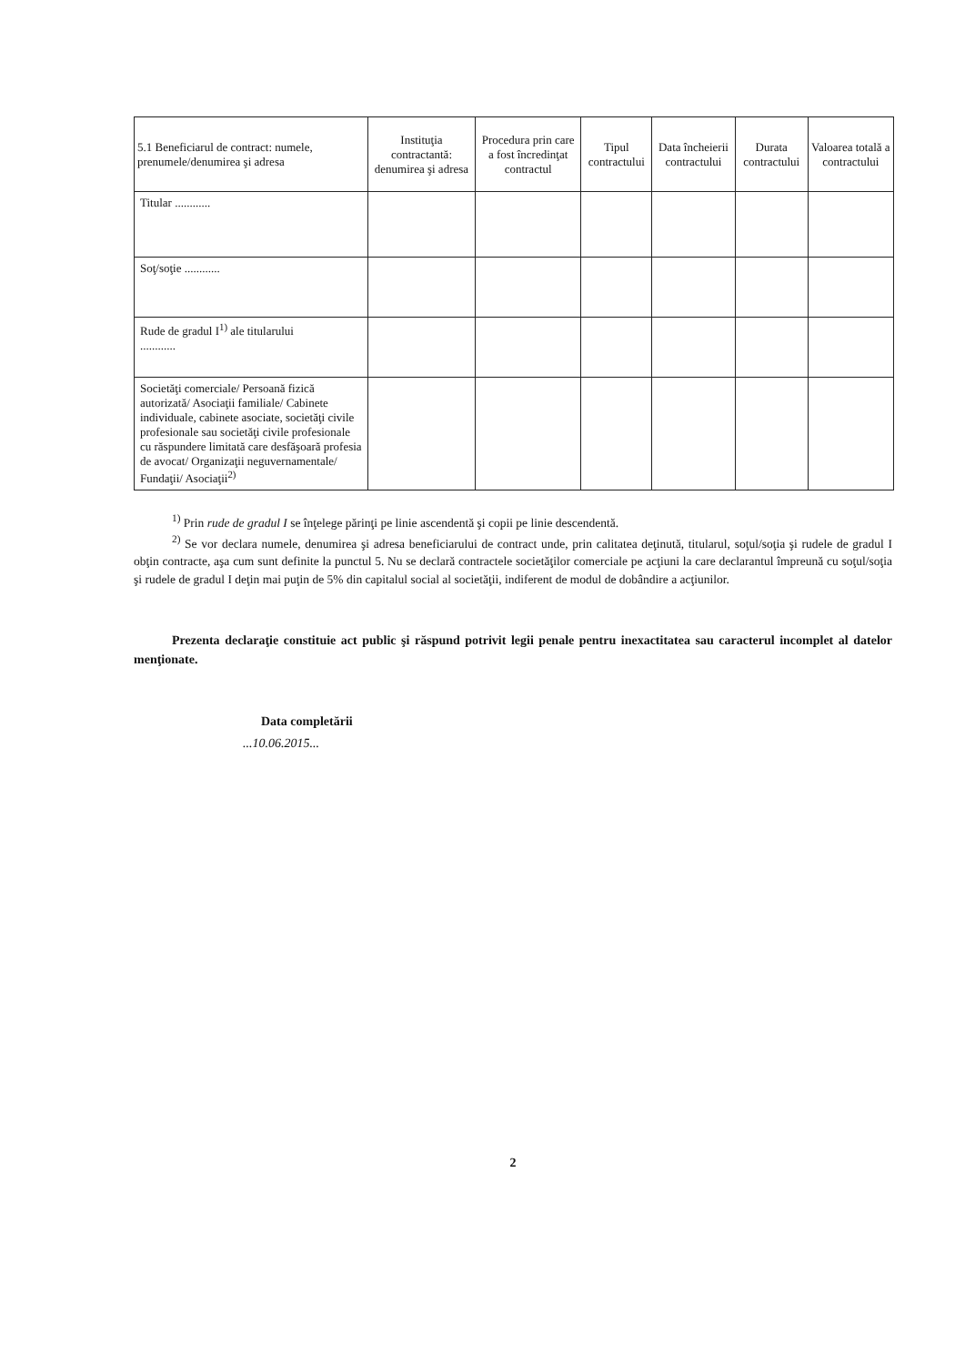| 5.1 Beneficiarul de contract: numele, prenumele/denumirea şi adresa | Instituţia contractantă: denumirea şi adresa | Procedura prin care a fost încredinţat contractul | Tipul contractului | Data încheierii contractului | Durata contractului | Valoarea totală a contractului |
| --- | --- | --- | --- | --- | --- | --- |
| Titular ............ | | | | | | |
| Soţ/soţie ............ | | | | | | |
| Rude de gradul I<sup>1)</sup> ale titularului ............ | | | | | | |
| Societăţi comerciale/ Persoană fizică autorizată/ Asociaţii familiale/ Cabinete individuale, cabinete asociate, societăţi civile profesionale sau societăţi civile profesionale cu răspundere limitată care desfăşoară profesia de avocat/ Organizaţii neguvernamentale/ Fundaţii/ Asociaţii<sup>2)</sup> | | | | | | |
<sup>1)</sup> Prin rude de gradul I se înţelege părinţi pe linie ascendentă şi copii pe linie descendentă.
<sup>2)</sup> Se vor declara numele, denumirea şi adresa beneficiarului de contract unde, prin calitatea deţinută, titularul, soţul/soţia şi rudele de gradul I obţin contracte, aşa cum sunt definite la punctul 5. Nu se declară contractele societăţilor comerciale pe acţiuni la care declarantul împreună cu soţul/soţia şi rudele de gradul I deţin mai puţin de 5% din capitalul social al societăţii, indiferent de modul de dobândire a acţiunilor.
Prezenta declaraţie constituie act public şi răspund potrivit legii penale pentru inexactitatea sau caracterul incomplet al datelor menţionate.
Data completării
...10.06.2015...
2